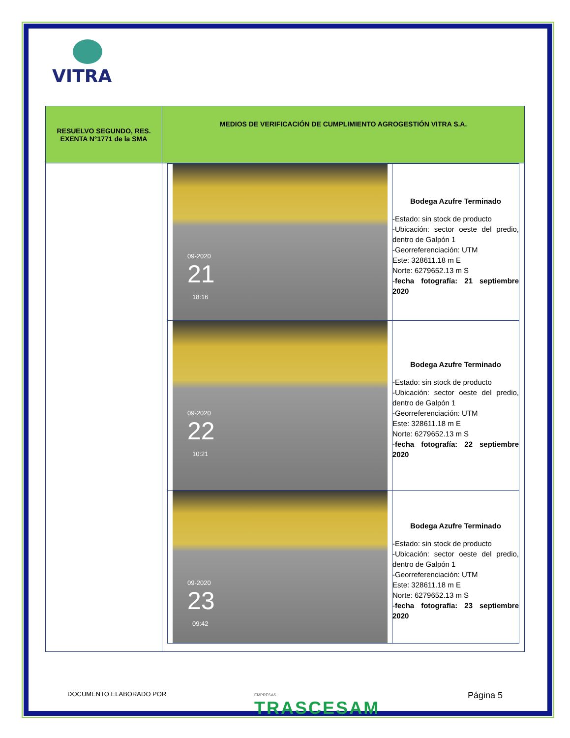VITRA
| RESUELVO SEGUNDO, RES. EXENTA N°1771 de la SMA | MEDIOS DE VERIFICACIÓN DE CUMPLIMIENTO AGROGESTIÓN VITRA S.A. |
| --- | --- |
| | / 09-2020 21 18:16 / Bodega Azufre Terminado -Estado: sin stock de producto -Ubicación: sector oeste del predio, dentro de Galpón 1 -Georreferenciación: UTM Este: 328611.18 m E Norte: 6279652.13 m S - fecha fotografía: 21 septiembre 2020 / / 09-2020 22 10:21 / Bodega Azufre Terminado -Estado: sin stock de producto -Ubicación: sector oeste del predio, dentro de Galpón 1 -Georreferenciación: UTM Este: 328611.18 m E Norte: 6279652.13 m S - fecha fotografía: 22 septiembre 2020 / / 09-2020 23 09:42 / Bodega Azufre Terminado -Estado: sin stock de producto -Ubicación: sector oeste del predio, dentro de Galpón 1 -Georreferenciación: UTM Este: 328611.18 m E Norte: 6279652.13 m S - fecha fotografía: 23 septiembre 2020 / |
DOCUMENTO ELABORADO POR EMPRESAS
TRASCESAM Página 5